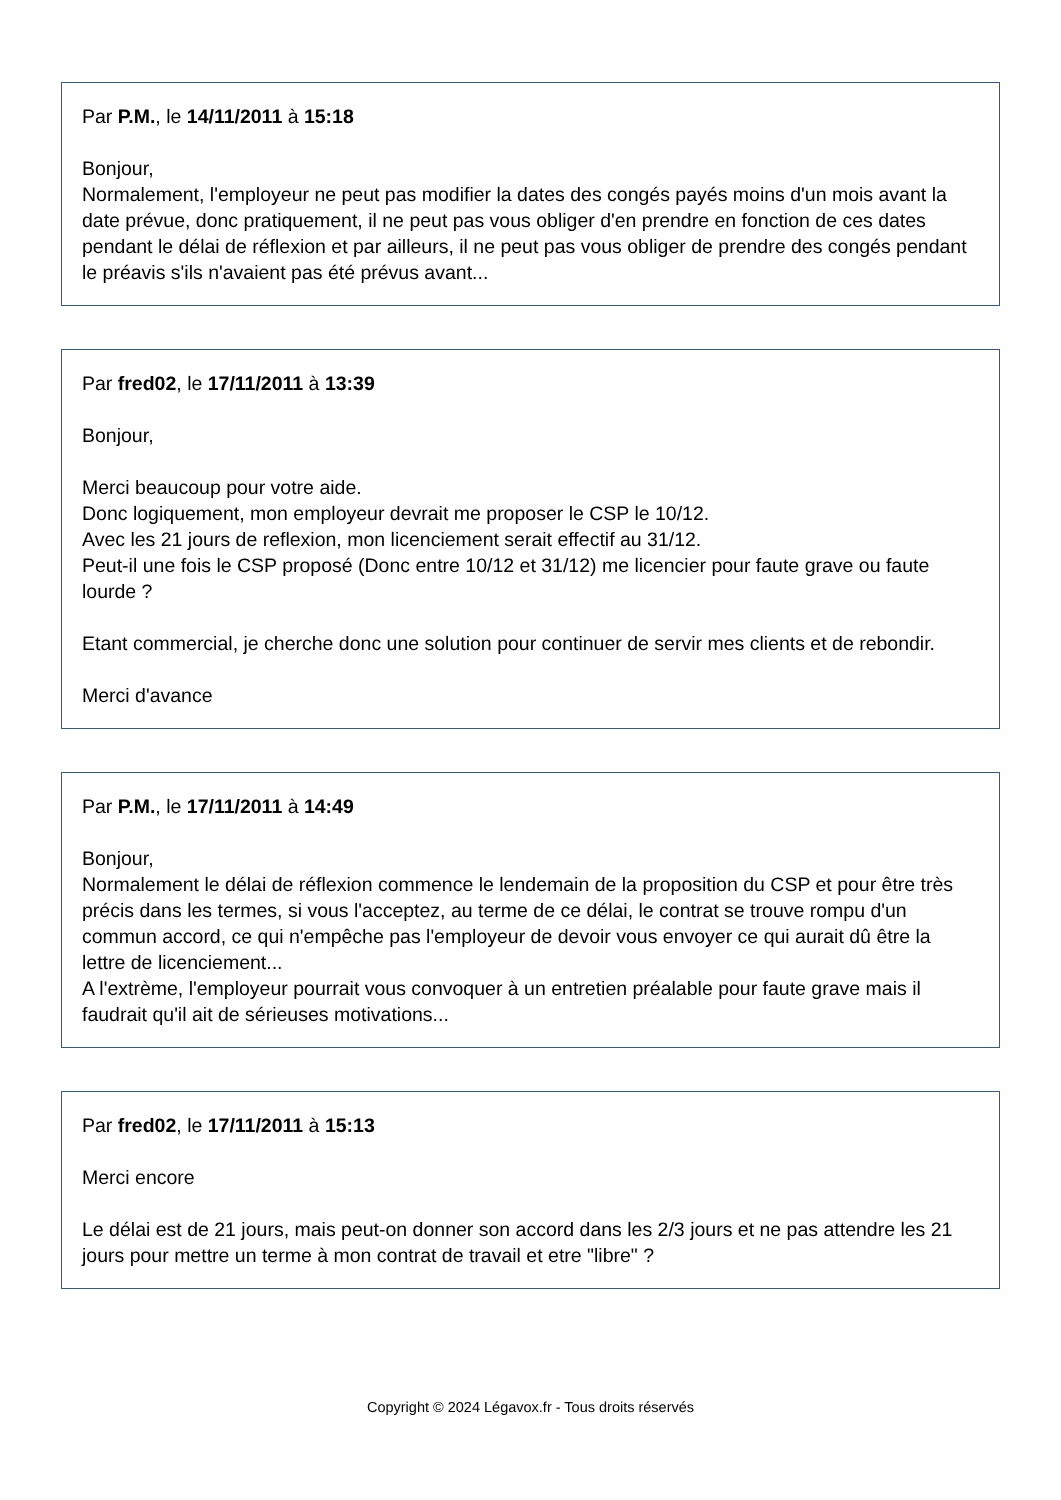Par P.M., le 14/11/2011 à 15:18
Bonjour,
Normalement, l'employeur ne peut pas modifier la dates des congés payés moins d'un mois avant la date prévue, donc pratiquement, il ne peut pas vous obliger d'en prendre en fonction de ces dates pendant le délai de réflexion et par ailleurs, il ne peut pas vous obliger de prendre des congés pendant le préavis s'ils n'avaient pas été prévus avant...
Par fred02, le 17/11/2011 à 13:39
Bonjour,
Merci beaucoup pour votre aide.
Donc logiquement, mon employeur devrait me proposer le CSP le 10/12.
Avec les 21 jours de reflexion, mon licenciement serait effectif au 31/12.
Peut-il une fois le CSP proposé (Donc entre 10/12 et 31/12) me licencier pour faute grave ou faute lourde ?
Etant commercial, je cherche donc une solution pour continuer de servir mes clients et de rebondir.
Merci d'avance
Par P.M., le 17/11/2011 à 14:49
Bonjour,
Normalement le délai de réflexion commence le lendemain de la proposition du CSP et pour être très précis dans les termes, si vous l'acceptez, au terme de ce délai, le contrat se trouve rompu d'un commun accord, ce qui n'empêche pas l'employeur de devoir vous envoyer ce qui aurait dû être la lettre de licenciement...
A l'extrème, l'employeur pourrait vous convoquer à un entretien préalable pour faute grave mais il faudrait qu'il ait de sérieuses motivations...
Par fred02, le 17/11/2011 à 15:13
Merci encore
Le délai est de 21 jours, mais peut-on donner son accord dans les 2/3 jours et ne pas attendre les 21 jours pour mettre un terme à mon contrat de travail et etre "libre" ?
Copyright © 2024 Légavox.fr - Tous droits réservés